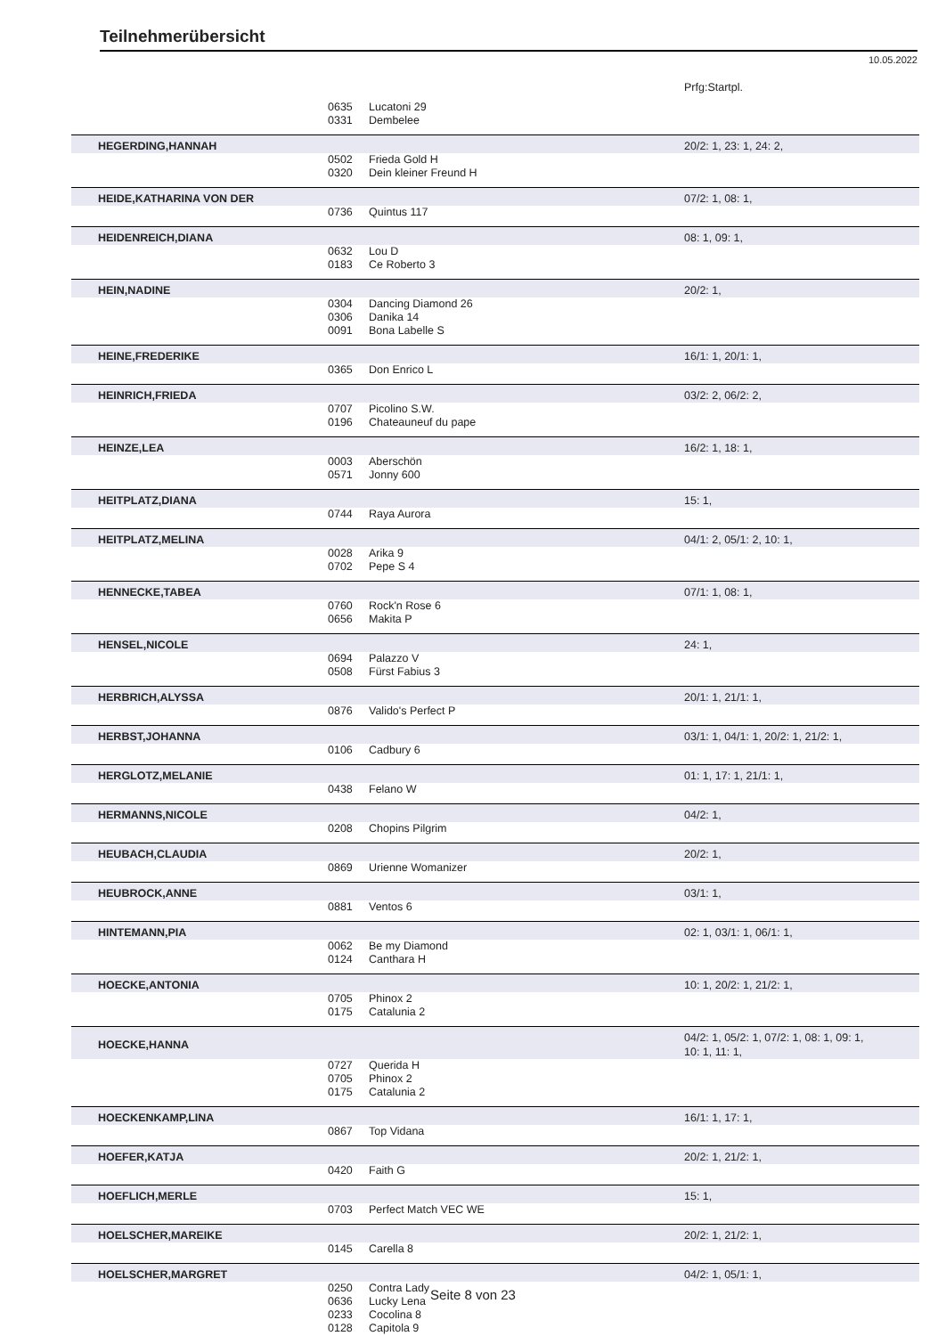Teilnehmerübersicht
10.05.2022
Prfg:Startpl.
| | 0635 | Lucatoni 29 | |
| | 0331 | Dembelee | |
| HEGERDING,HANNAH | | | 20/2: 1, 23: 1, 24: 2, |
| | 0502 | Frieda Gold H | |
| | 0320 | Dein kleiner Freund H | |
| HEIDE,KATHARINA VON DER | | | 07/2: 1, 08: 1, |
| | 0736 | Quintus 117 | |
| HEIDENREICH,DIANA | | | 08: 1, 09: 1, |
| | 0632 | Lou D | |
| | 0183 | Ce Roberto 3 | |
| HEIN,NADINE | | | 20/2: 1, |
| | 0304 | Dancing Diamond 26 | |
| | 0306 | Danika 14 | |
| | 0091 | Bona Labelle S | |
| HEINE,FREDERIKE | | | 16/1: 1, 20/1: 1, |
| | 0365 | Don Enrico L | |
| HEINRICH,FRIEDA | | | 03/2: 2, 06/2: 2, |
| | 0707 | Picolino S.W. | |
| | 0196 | Chateauneuf du pape | |
| HEINZE,LEA | | | 16/2: 1, 18: 1, |
| | 0003 | Aberschön | |
| | 0571 | Jonny 600 | |
| HEITPLATZ,DIANA | | | 15: 1, |
| | 0744 | Raya Aurora | |
| HEITPLATZ,MELINA | | | 04/1: 2, 05/1: 2, 10: 1, |
| | 0028 | Arika 9 | |
| | 0702 | Pepe S 4 | |
| HENNECKE,TABEA | | | 07/1: 1, 08: 1, |
| | 0760 | Rock'n Rose 6 | |
| | 0656 | Makita P | |
| HENSEL,NICOLE | | | 24: 1, |
| | 0694 | Palazzo V | |
| | 0508 | Fürst Fabius 3 | |
| HERBRICH,ALYSSA | | | 20/1: 1, 21/1: 1, |
| | 0876 | Valido's Perfect P | |
| HERBST,JOHANNA | | | 03/1: 1, 04/1: 1, 20/2: 1, 21/2: 1, |
| | 0106 | Cadbury 6 | |
| HERGLOTZ,MELANIE | | | 01: 1, 17: 1, 21/1: 1, |
| | 0438 | Felano W | |
| HERMANNS,NICOLE | | | 04/2: 1, |
| | 0208 | Chopins Pilgrim | |
| HEUBACH,CLAUDIA | | | 20/2: 1, |
| | 0869 | Urienne Womanizer | |
| HEUBROCK,ANNE | | | 03/1: 1, |
| | 0881 | Ventos 6 | |
| HINTEMANN,PIA | | | 02: 1, 03/1: 1, 06/1: 1, |
| | 0062 | Be my Diamond | |
| | 0124 | Canthara H | |
| HOECKE,ANTONIA | | | 10: 1, 20/2: 1, 21/2: 1, |
| | 0705 | Phinox 2 | |
| | 0175 | Catalunia 2 | |
| HOECKE,HANNA | | | 04/2: 1, 05/2: 1, 07/2: 1, 08: 1, 09: 1, 10: 1, 11: 1, |
| | 0727 | Querida H | |
| | 0705 | Phinox 2 | |
| | 0175 | Catalunia 2 | |
| HOECKENKAMP,LINA | | | 16/1: 1, 17: 1, |
| | 0867 | Top Vidana | |
| HOEFER,KATJA | | | 20/2: 1, 21/2: 1, |
| | 0420 | Faith G | |
| HOEFLICH,MERLE | | | 15: 1, |
| | 0703 | Perfect Match VEC WE | |
| HOELSCHER,MAREIKE | | | 20/2: 1, 21/2: 1, |
| | 0145 | Carella 8 | |
| HOELSCHER,MARGRET | | | 04/2: 1, 05/1: 1, |
| | 0250 | Contra Lady | |
| | 0636 | Lucky Lena | |
| | 0233 | Cocolina 8 | |
| | 0128 | Capitola 9 | |
Seite 8 von 23